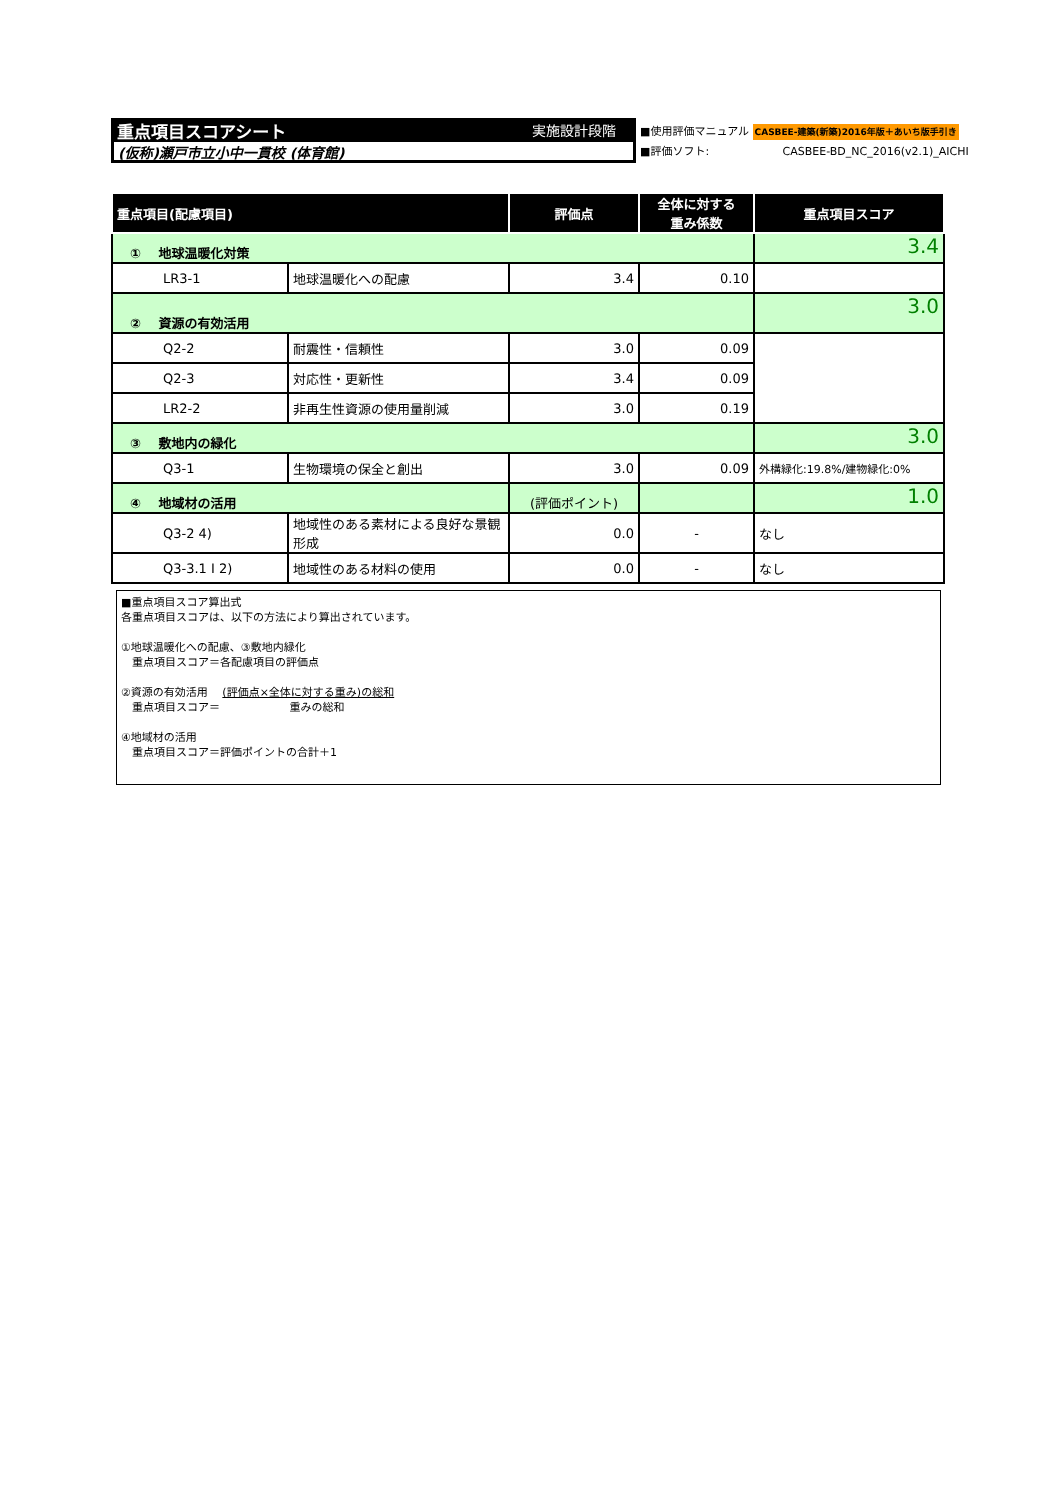重点項目スコアシート 実施設計段階
(仮称)瀬戸市立小中一貫校 (体育館)
■使用評価マニュアル CASBEE-建築(新築)2016年版＋あいち版手引き
■評価ソフト: CASBEE-BD_NC_2016(v2.1)_AICHI
| 重点項目(配慮項目) | | 評価点 | 全体に対する 重み係数 | 重点項目スコア |
| --- | --- | --- | --- | --- |
| ① 地球温暖化対策 | | | | 3.4 |
| LR3-1 | 地球温暖化への配慮 | 3.4 | 0.10 | |
| ② 資源の有効活用 | | | | 3.0 |
| Q2-2 | 耐震性・信頼性 | 3.0 | 0.09 | |
| Q2-3 | 対応性・更新性 | 3.4 | 0.09 | |
| LR2-2 | 非再生性資源の使用量削減 | 3.0 | 0.19 | |
| ③ 敷地内の緑化 | | | | 3.0 |
| Q3-1 | 生物環境の保全と創出 | 3.0 | 0.09 | 外構緑化:19.8%/建物緑化:0% |
| ④ 地域材の活用 | | (評価ポイント) | | 1.0 |
| Q3-2 4) | 地域性のある素材による良好な景観形成 | 0.0 | - | なし |
| Q3-3.1 I 2) | 地域性のある材料の使用 | 0.0 | - | なし |
■重点項目スコア算出式
各重点項目スコアは、以下の方法により算出されています。
①地球温暖化への配慮、③敷地内緑化
　重点項目スコア＝各配慮項目の評価点
②資源の有効活用 　(評価点×全体に対する重み)の総和
　重点項目スコア＝ 　　　　　　重みの総和
④地域材の活用
　重点項目スコア＝評価ポイントの合計＋1